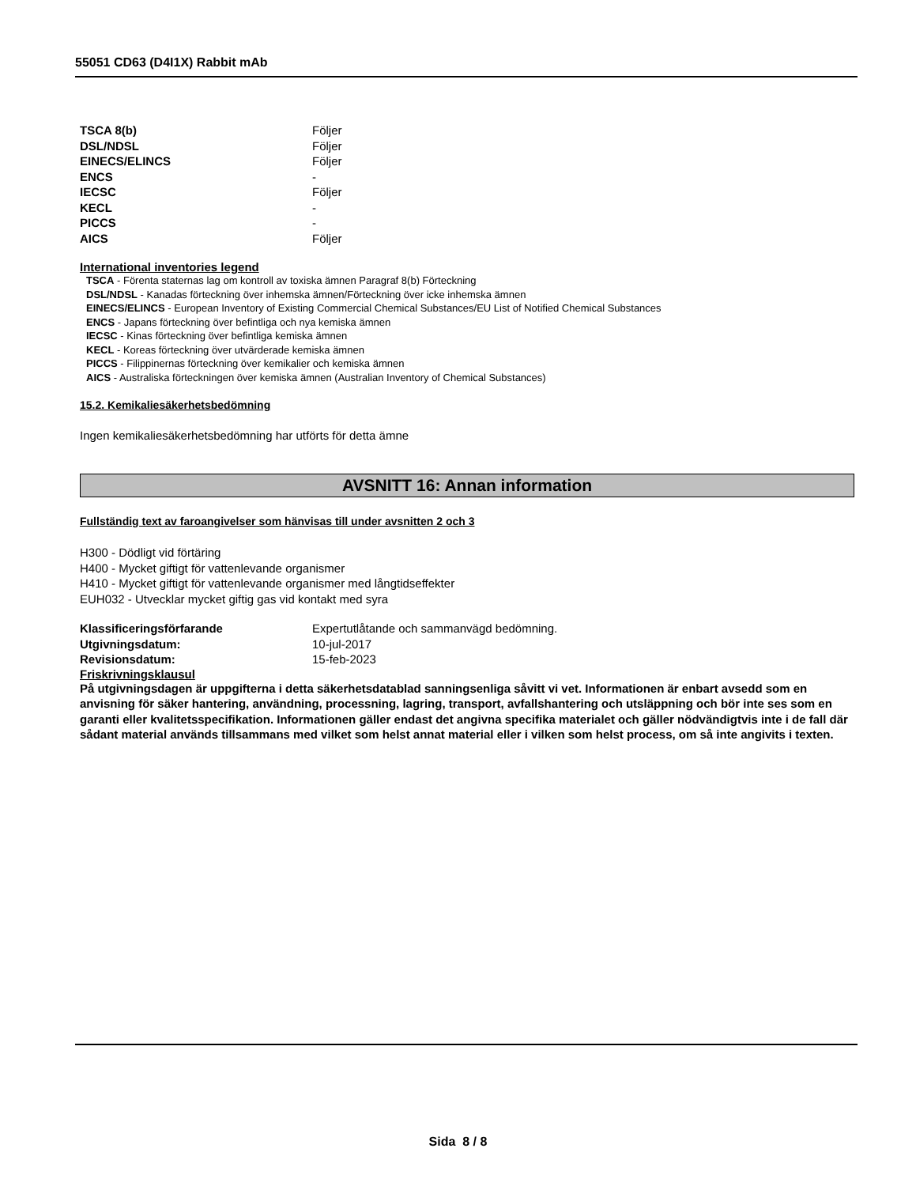55051 CD63 (D4I1X) Rabbit mAb
| TSCA 8(b) | Följer |
| DSL/NDSL | Följer |
| EINECS/ELINCS | Följer |
| ENCS | - |
| IECSC | Följer |
| KECL | - |
| PICCS | - |
| AICS | Följer |
International inventories legend
TSCA - Förenta staternas lag om kontroll av toxiska ämnen Paragraf 8(b) Förteckning
DSL/NDSL - Kanadas förteckning över inhemska ämnen/Förteckning över icke inhemska ämnen
EINECS/ELINCS - European Inventory of Existing Commercial Chemical Substances/EU List of Notified Chemical Substances
ENCS - Japans förteckning över befintliga och nya kemiska ämnen
IECSC - Kinas förteckning över befintliga kemiska ämnen
KECL - Koreas förteckning över utvärderade kemiska ämnen
PICCS - Filippinernas förteckning över kemikalier och kemiska ämnen
AICS - Australiska förteckningen över kemiska ämnen (Australian Inventory of Chemical Substances)
15.2. Kemikaliesäkerhetsbedömning
Ingen kemikaliesäkerhetsbedömning har utförts för detta ämne
AVSNITT 16: Annan information
Fullständig text av faroangivelser som hänvisas till under avsnitten 2 och 3
H300 - Dödligt vid förtäring
H400 - Mycket giftigt för vattenlevande organismer
H410 - Mycket giftigt för vattenlevande organismer med långtidseffekter
EUH032 - Utvecklar mycket giftig gas vid kontakt med syra
| Klassificeringsförfarande | Expertutlåtande och sammanvägd bedömning. |
| Utgivningsdatum: | 10-jul-2017 |
| Revisionsdatum: | 15-feb-2023 |
Friskrivningsklausul
På utgivningsdagen är uppgifterna i detta säkerhetsdatablad sanningsenliga såvitt vi vet. Informationen är enbart avsedd som en anvisning för säker hantering, användning, processning, lagring, transport, avfallshantering och utsläppning och bör inte ses som en garanti eller kvalitetsspecifikation. Informationen gäller endast det angivna specifika materialet och gäller nödvändigtvis inte i de fall där sådant material används tillsammans med vilket som helst annat material eller i vilken som helst process, om så inte angivits i texten.
Sida 8 / 8